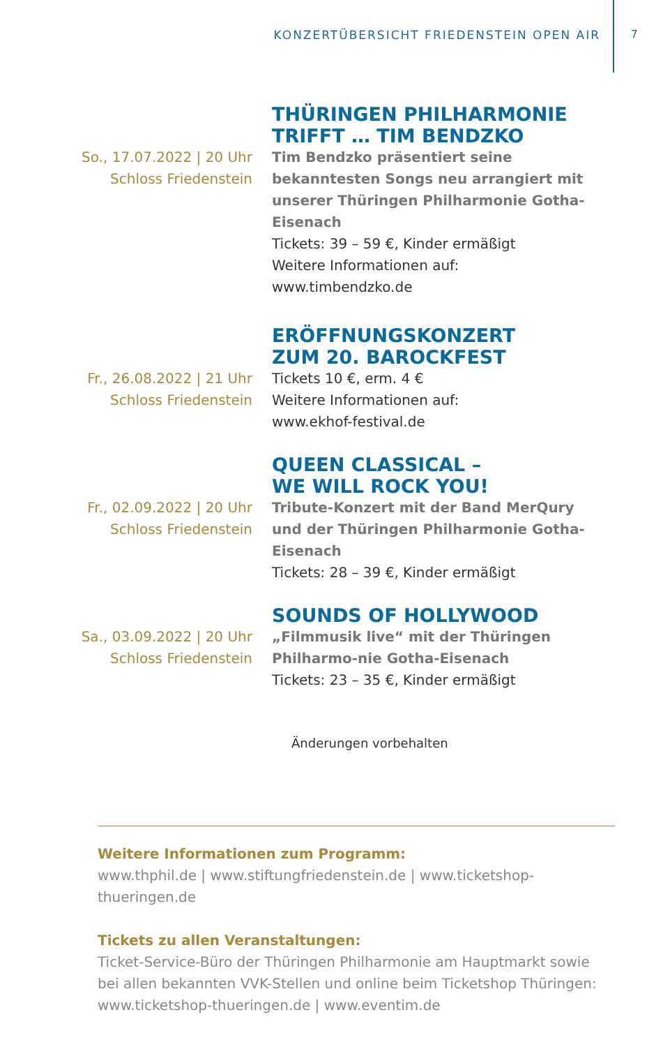KONZERTÜBERSICHT FRIEDENSTEIN OPEN AIR
7
So., 17.07.2022 | 20 Uhr
Schloss Friedenstein
THÜRINGEN PHILHARMONIE
TRIFFT … TIM BENDZKO
Tim Bendzko präsentiert seine bekanntesten Songs neu arrangiert mit unserer Thüringen Philharmonie Gotha-Eisenach
Tickets: 39 – 59 €, Kinder ermäßigt
Weitere Informationen auf:
www.timbendzko.de
Fr., 26.08.2022 | 21 Uhr
Schloss Friedenstein
ERÖFFNUNGSKONZERT
ZUM 20. BAROCKFEST
Tickets 10 €, erm. 4 €
Weitere Informationen auf:
www.ekhof-festival.de
Fr., 02.09.2022 | 20 Uhr
Schloss Friedenstein
QUEEN CLASSICAL –
WE WILL ROCK YOU!
Tribute-Konzert mit der Band MerQury und der Thüringen Philharmonie Gotha-Eisenach
Tickets: 28 – 39 €, Kinder ermäßigt
Sa., 03.09.2022 | 20 Uhr
Schloss Friedenstein
SOUNDS OF HOLLYWOOD
„Filmmusik live“ mit der Thüringen Philharmo-nie Gotha-Eisenach
Tickets: 23 – 35 €, Kinder ermäßigt
Änderungen vorbehalten
Weitere Informationen zum Programm:
www.thphil.de | www.stiftungfriedenstein.de | www.ticketshop-thueringen.de
Tickets zu allen Veranstaltungen:
Ticket-Service-Büro der Thüringen Philharmonie am Hauptmarkt sowie bei allen bekannten VVK-Stellen und online beim Ticketshop Thüringen: www.ticketshop-thueringen.de | www.eventim.de